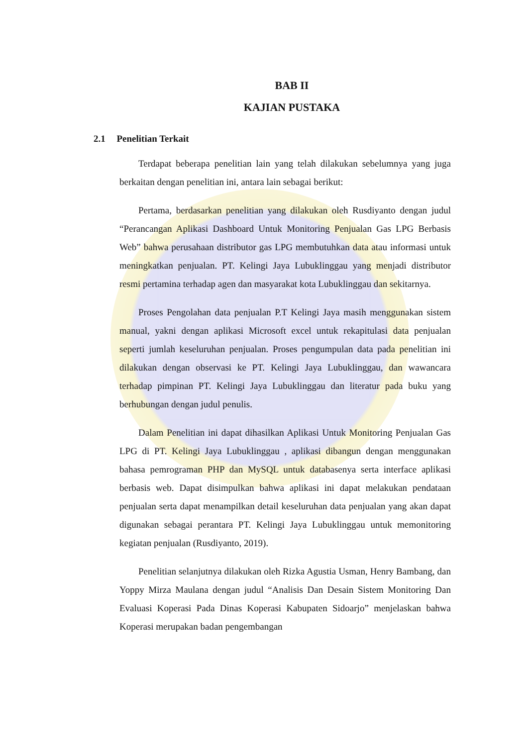BAB II
KAJIAN PUSTAKA
2.1 Penelitian Terkait
Terdapat beberapa penelitian lain yang telah dilakukan sebelumnya yang juga berkaitan dengan penelitian ini, antara lain sebagai berikut:
Pertama, berdasarkan penelitian yang dilakukan oleh Rusdiyanto dengan judul “Perancangan Aplikasi Dashboard Untuk Monitoring Penjualan Gas LPG Berbasis Web” bahwa perusahaan distributor gas LPG membutuhkan data atau informasi untuk meningkatkan penjualan. PT. Kelingi Jaya Lubuklinggau yang menjadi distributor resmi pertamina terhadap agen dan masyarakat kota Lubuklinggau dan sekitarnya.
Proses Pengolahan data penjualan P.T Kelingi Jaya masih menggunakan sistem manual, yakni dengan aplikasi Microsoft excel untuk rekapitulasi data penjualan seperti jumlah keseluruhan penjualan. Proses pengumpulan data pada penelitian ini dilakukan dengan observasi ke PT. Kelingi Jaya Lubuklinggau, dan wawancara terhadap pimpinan PT. Kelingi Jaya Lubuklinggau dan literatur pada buku yang berhubungan dengan judul penulis.
Dalam Penelitian ini dapat dihasilkan Aplikasi Untuk Monitoring Penjualan Gas LPG di PT. Kelingi Jaya Lubuklinggau , aplikasi dibangun dengan menggunakan bahasa pemrograman PHP dan MySQL untuk databasenya serta interface aplikasi berbasis web. Dapat disimpulkan bahwa aplikasi ini dapat melakukan pendataan penjualan serta dapat menampilkan detail keseluruhan data penjualan yang akan dapat digunakan sebagai perantara PT. Kelingi Jaya Lubuklinggau untuk memonitoring kegiatan penjualan (Rusdiyanto, 2019).
Penelitian selanjutnya dilakukan oleh Rizka Agustia Usman, Henry Bambang, dan Yoppy Mirza Maulana dengan judul “Analisis Dan Desain Sistem Monitoring Dan Evaluasi Koperasi Pada Dinas Koperasi Kabupaten Sidoarjo” menjelaskan bahwa Koperasi merupakan badan pengembangan